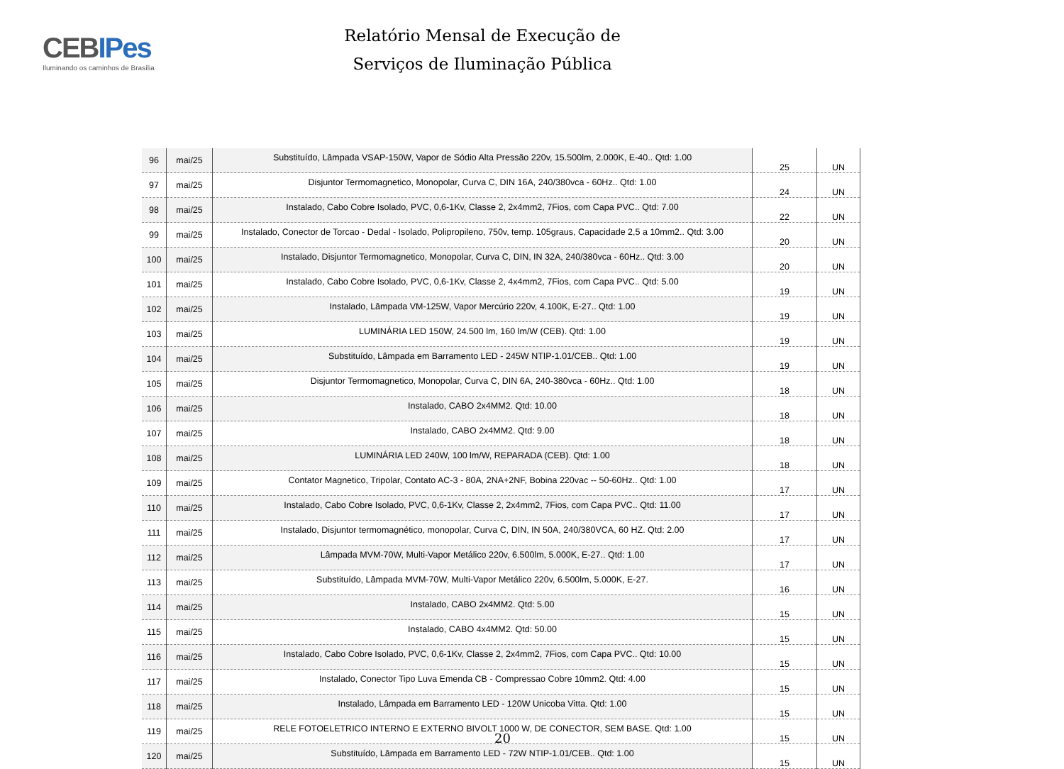CEBIPes
Iluminando os caminhos de Brasília
Relatório Mensal de Execução de
Serviços de Iluminação Pública
| 96 | mai/25 | Substituído, Lâmpada VSAP-150W, Vapor de Sódio Alta Pressão 220v, 15.500lm, 2.000K, E-40.. Qtd: 1.00 | 25 | UN |
| 97 | mai/25 | Disjuntor Termomagnetico, Monopolar, Curva C, DIN 16A, 240/380vca - 60Hz.. Qtd: 1.00 | 24 | UN |
| 98 | mai/25 | Instalado, Cabo Cobre Isolado, PVC, 0,6-1Kv, Classe 2, 2x4mm2, 7Fios, com Capa PVC.. Qtd: 7.00 | 22 | UN |
| 99 | mai/25 | Instalado, Conector de Torcao - Dedal - Isolado, Polipropileno, 750v, temp. 105graus, Capacidade 2,5 a 10mm2.. Qtd: 3.00 | 20 | UN |
| 100 | mai/25 | Instalado, Disjuntor Termomagnetico, Monopolar, Curva C, DIN, IN 32A, 240/380vca - 60Hz.. Qtd: 3.00 | 20 | UN |
| 101 | mai/25 | Instalado, Cabo Cobre Isolado, PVC, 0,6-1Kv, Classe 2, 4x4mm2, 7Fios, com Capa PVC.. Qtd: 5.00 | 19 | UN |
| 102 | mai/25 | Instalado, Lâmpada VM-125W, Vapor Mercúrio 220v, 4.100K, E-27.. Qtd: 1.00 | 19 | UN |
| 103 | mai/25 | LUMINÁRIA LED 150W, 24.500 lm, 160 lm/W (CEB). Qtd: 1.00 | 19 | UN |
| 104 | mai/25 | Substituído, Lâmpada em Barramento LED - 245W NTIP-1.01/CEB.. Qtd: 1.00 | 19 | UN |
| 105 | mai/25 | Disjuntor Termomagnetico, Monopolar, Curva C, DIN 6A, 240-380vca - 60Hz.. Qtd: 1.00 | 18 | UN |
| 106 | mai/25 | Instalado, CABO 2x4MM2. Qtd: 10.00 | 18 | UN |
| 107 | mai/25 | Instalado, CABO 2x4MM2. Qtd: 9.00 | 18 | UN |
| 108 | mai/25 | LUMINÁRIA LED 240W, 100 lm/W, REPARADA (CEB). Qtd: 1.00 | 18 | UN |
| 109 | mai/25 | Contator Magnetico, Tripolar, Contato AC-3 - 80A, 2NA+2NF, Bobina 220vac -- 50-60Hz.. Qtd: 1.00 | 17 | UN |
| 110 | mai/25 | Instalado, Cabo Cobre Isolado, PVC, 0,6-1Kv, Classe 2, 2x4mm2, 7Fios, com Capa PVC.. Qtd: 11.00 | 17 | UN |
| 111 | mai/25 | Instalado, Disjuntor termomagnético, monopolar, Curva C, DIN, IN 50A, 240/380VCA, 60 HZ. Qtd: 2.00 | 17 | UN |
| 112 | mai/25 | Lâmpada MVM-70W, Multi-Vapor Metálico 220v, 6.500lm, 5.000K, E-27.. Qtd: 1.00 | 17 | UN |
| 113 | mai/25 | Substituído, Lâmpada MVM-70W, Multi-Vapor Metálico 220v, 6.500lm, 5.000K, E-27. | 16 | UN |
| 114 | mai/25 | Instalado, CABO 2x4MM2. Qtd: 5.00 | 15 | UN |
| 115 | mai/25 | Instalado, CABO 4x4MM2. Qtd: 50.00 | 15 | UN |
| 116 | mai/25 | Instalado, Cabo Cobre Isolado, PVC, 0,6-1Kv, Classe 2, 2x4mm2, 7Fios, com Capa PVC.. Qtd: 10.00 | 15 | UN |
| 117 | mai/25 | Instalado, Conector Tipo Luva Emenda CB - Compressao Cobre 10mm2. Qtd: 4.00 | 15 | UN |
| 118 | mai/25 | Instalado, Lâmpada em Barramento LED - 120W Unicoba Vitta. Qtd: 1.00 | 15 | UN |
| 119 | mai/25 | RELE FOTOELETRICO INTERNO E EXTERNO BIVOLT 1000 W, DE CONECTOR, SEM BASE. Qtd: 1.00 | 15 | UN |
| 120 | mai/25 | Substituído, Lâmpada em Barramento LED - 72W NTIP-1.01/CEB.. Qtd: 1.00 | 15 | UN |
20